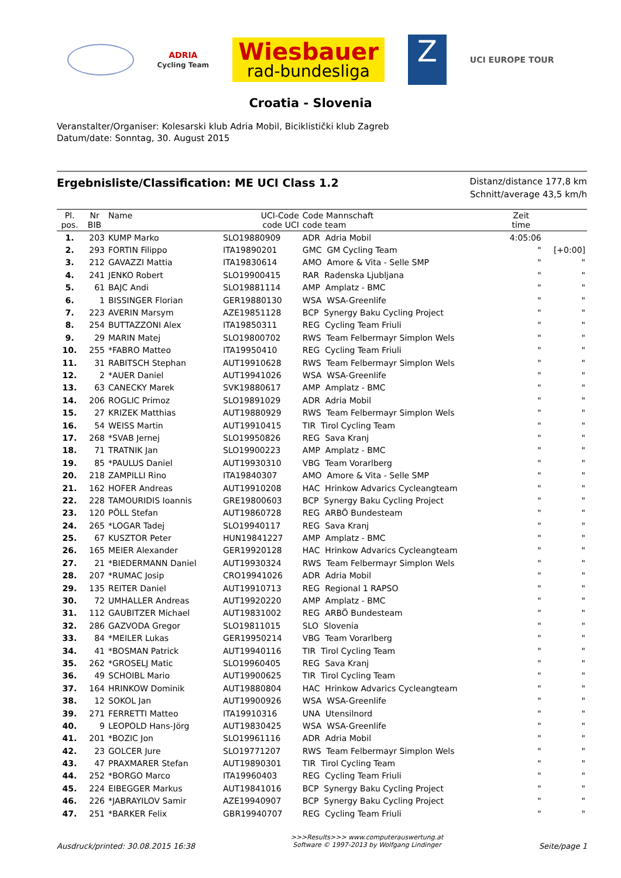ADRIA
Cycling Team
Wiesbauer
rad-bundesliga
Z
UCI EUROPE TOUR
Croatia - Slovenia
Veranstalter/Organiser: Kolesarski klub Adria Mobil, Biciklistički klub Zagreb
Datum/date: Sonntag, 30. August 2015
Ergebnisliste/Classification: ME UCI Class 1.2
Distanz/distance 177,8 km
Schnitt/average 43,5 km/h
| Pl. pos. | Nr BIB | Name | UCI-Code code UCI | Code Mannschaft code team | Zeit time | |
| --- | --- | --- | --- | --- | --- | --- |
| 1. | 203 | KUMP Marko | SLO19880909 | ADR Adria Mobil | 4:05:06 | |
| 2. | 293 | FORTIN Filippo | ITA19890201 | GMC GM Cycling Team | " | [+0:00] |
| 3. | 212 | GAVAZZI Mattia | ITA19830614 | AMO Amore & Vita - Selle SMP | " | " |
| 4. | 241 | JENKO Robert | SLO19900415 | RAR Radenska Ljubljana | " | " |
| 5. | 61 | BAJC Andi | SLO19881114 | AMP Amplatz - BMC | " | " |
| 6. | 1 | BISSINGER Florian | GER19880130 | WSA WSA-Greenlife | " | " |
| 7. | 223 | AVERIN Marsym | AZE19851128 | BCP Synergy Baku Cycling Project | " | " |
| 8. | 254 | BUTTAZZONI Alex | ITA19850311 | REG Cycling Team Friuli | " | " |
| 9. | 29 | MARIN Matej | SLO19800702 | RWS Team Felbermayr Simplon Wels | " | " |
| 10. | 255 | *FABRO Matteo | ITA19950410 | REG Cycling Team Friuli | " | " |
| 11. | 31 | RABITSCH Stephan | AUT19910628 | RWS Team Felbermayr Simplon Wels | " | " |
| 12. | 2 | *AUER Daniel | AUT19941026 | WSA WSA-Greenlife | " | " |
| 13. | 63 | CANECKY Marek | SVK19880617 | AMP Amplatz - BMC | " | " |
| 14. | 206 | ROGLIC Primoz | SLO19891029 | ADR Adria Mobil | " | " |
| 15. | 27 | KRIZEK Matthias | AUT19880929 | RWS Team Felbermayr Simplon Wels | " | " |
| 16. | 54 | WEISS Martin | AUT19910415 | TIR Tirol Cycling Team | " | " |
| 17. | 268 | *SVAB Jernej | SLO19950826 | REG Sava Kranj | " | " |
| 18. | 71 | TRATNIK Jan | SLO19900223 | AMP Amplatz - BMC | " | " |
| 19. | 85 | *PAULUS Daniel | AUT19930310 | VBG Team Vorarlberg | " | " |
| 20. | 218 | ZAMPILLI Rino | ITA19840307 | AMO Amore & Vita - Selle SMP | " | " |
| 21. | 162 | HOFER Andreas | AUT19910208 | HAC Hrinkow Advarics Cycleangteam | " | " |
| 22. | 228 | TAMOURIDIS Ioannis | GRE19800603 | BCP Synergy Baku Cycling Project | " | " |
| 23. | 120 | PÖLL Stefan | AUT19860728 | REG ARBÖ Bundesteam | " | " |
| 24. | 265 | *LOGAR Tadej | SLO19940117 | REG Sava Kranj | " | " |
| 25. | 67 | KUSZTOR Peter | HUN19841227 | AMP Amplatz - BMC | " | " |
| 26. | 165 | MEIER Alexander | GER19920128 | HAC Hrinkow Advarics Cycleangteam | " | " |
| 27. | 21 | *BIEDERMANN Daniel | AUT19930324 | RWS Team Felbermayr Simplon Wels | " | " |
| 28. | 207 | *RUMAC Josip | CRO19941026 | ADR Adria Mobil | " | " |
| 29. | 135 | REITER Daniel | AUT19910713 | REG Regional 1 RAPSO | " | " |
| 30. | 72 | UMHALLER Andreas | AUT19920220 | AMP Amplatz - BMC | " | " |
| 31. | 112 | GAUBITZER Michael | AUT19831002 | REG ARBÖ Bundesteam | " | " |
| 32. | 286 | GAZVODA Gregor | SLO19811015 | SLO Slovenia | " | " |
| 33. | 84 | *MEILER Lukas | GER19950214 | VBG Team Vorarlberg | " | " |
| 34. | 41 | *BOSMAN Patrick | AUT19940116 | TIR Tirol Cycling Team | " | " |
| 35. | 262 | *GROSELJ Matic | SLO19960405 | REG Sava Kranj | " | " |
| 36. | 49 | SCHOIBL Mario | AUT19900625 | TIR Tirol Cycling Team | " | " |
| 37. | 164 | HRINKOW Dominik | AUT19880804 | HAC Hrinkow Advarics Cycleangteam | " | " |
| 38. | 12 | SOKOL Jan | AUT19900926 | WSA WSA-Greenlife | " | " |
| 39. | 271 | FERRETTI Matteo | ITA19910316 | UNA Utensilnord | " | " |
| 40. | 9 | LEOPOLD Hans-Jörg | AUT19830425 | WSA WSA-Greenlife | " | " |
| 41. | 201 | *BOZIC Jon | SLO19961116 | ADR Adria Mobil | " | " |
| 42. | 23 | GOLCER Jure | SLO19771207 | RWS Team Felbermayr Simplon Wels | " | " |
| 43. | 47 | PRAXMARER Stefan | AUT19890301 | TIR Tirol Cycling Team | " | " |
| 44. | 252 | *BORGO Marco | ITA19960403 | REG Cycling Team Friuli | " | " |
| 45. | 224 | EIBEGGER Markus | AUT19841016 | BCP Synergy Baku Cycling Project | " | " |
| 46. | 226 | *JABRAYILOV Samir | AZE19940907 | BCP Synergy Baku Cycling Project | " | " |
| 47. | 251 | *BARKER Felix | GBR19940707 | REG Cycling Team Friuli | " | " |
Ausdruck/printed: 30.08.2015 16:38 >>>Results>>> www.computerauswertung.at
Software © 1997-2013 by Wolfgang Lindinger Seite/page 1